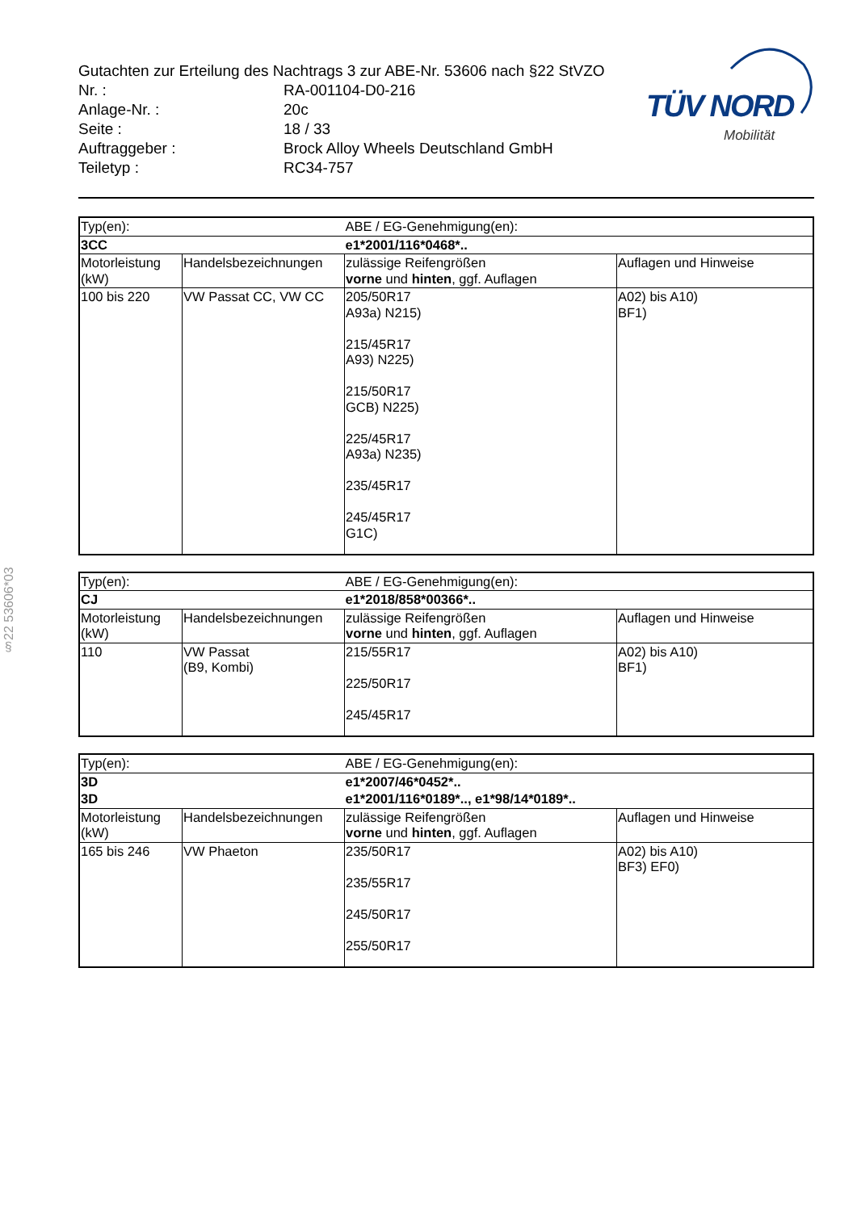Gutachten zur Erteilung des Nachtrags 3 zur ABE-Nr. 53606 nach §22 StVZO
Nr. : RA-001104-D0-216
Anlage-Nr. : 20c
Seite : 18 / 33
Auftraggeber : Brock Alloy Wheels Deutschland GmbH
Teiletyp : RC34-757
TÜV NORD
Mobilität
§22 53606*03
| Typ(en): | | ABE / EG-Genehmigung(en): | |
| 3CC | | e1*2001/116*0468*.. | |
| Motorleistung (kW) | Handelsbezeichnungen | zulässige Reifengrößen vorne und hinten , ggf. Auflagen | Auflagen und Hinweise |
| 100 bis 220 | VW Passat CC, VW CC | 205/50R17 A93a) N215) 215/45R17 A93) N225) 215/50R17 GCB) N225) 225/45R17 A93a) N235) 235/45R17 245/45R17 G1C) | A02) bis A10) BF1) |
| Typ(en): | | ABE / EG-Genehmigung(en): | |
| CJ | | e1*2018/858*00366*.. | |
| Motorleistung (kW) | Handelsbezeichnungen | zulässige Reifengrößen vorne und hinten , ggf. Auflagen | Auflagen und Hinweise |
| 110 | VW Passat (B9, Kombi) | 215/55R17 225/50R17 245/45R17 | A02) bis A10) BF1) |
| Typ(en): | | ABE / EG-Genehmigung(en): | |
| 3D | | e1*2007/46*0452*.. | |
| 3D | | e1*2001/116*0189*.., e1*98/14*0189*.. | |
| Motorleistung (kW) | Handelsbezeichnungen | zulässige Reifengrößen vorne und hinten , ggf. Auflagen | Auflagen und Hinweise |
| 165 bis 246 | VW Phaeton | 235/50R17 235/55R17 245/50R17 255/50R17 | A02) bis A10) BF3) EF0) |